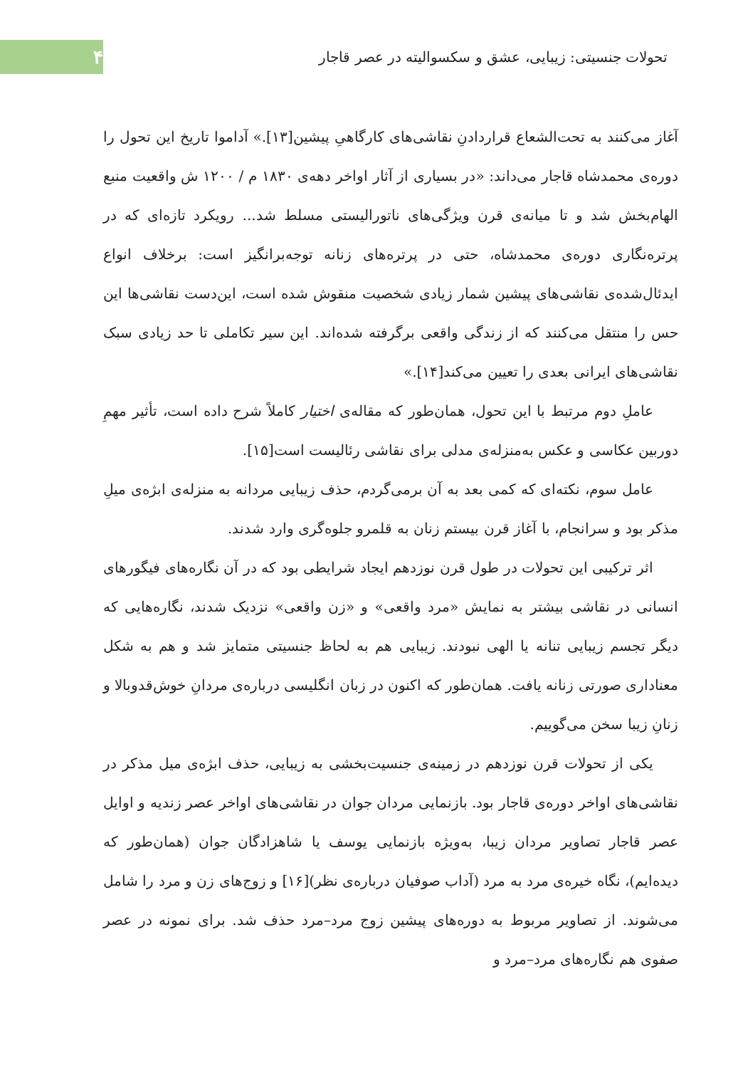۴
تحولات جنسیتی: زیبایی، عشق و سکسوالیته در عصر قاجار
آغاز می‌کنند به تحت‌الشعاع قراردادنِ نقاشی‌های کارگاهیِ پیشین[۱۳].» آداموا تاریخ این تحول را دوره‌ی محمدشاه قاجار می‌داند: «در بسیاری از آثار اواخر دهه‌ی ۱۸۳۰ م / ۱۲۰۰ ش واقعیت منبع الهام‌بخش شد و تا میانه‌ی قرن ویژگی‌های ناتورالیستی مسلط شد... رویکرد تازه‌ای که در پرتره‌نگاری دوره‌ی محمدشاه، حتی در پرتره‌های زنانه توجه‌برانگیز است: برخلاف انواع ایدئال‌شده‌ی نقاشی‌های پیشین شمار زیادی شخصیت منقوش شده است، این‌دست نقاشی‌ها این حس را منتقل می‌کنند که از زندگی واقعی برگرفته شده‌اند. این سیر تکاملی تا حد زیادی سبک نقاشی‌های ایرانی بعدی را تعیین می‌کند[۱۴].»
عاملِ دوم مرتبط با این تحول، همان‌طور که مقاله‌ی اختیار کاملاً شرح داده است، تأثیر مهمِ دوربین عکاسی و عکس به‌منزله‌ی مدلی برای نقاشی رئالیست است[۱۵].
عامل سوم، نکته‌ای که کمی بعد به آن برمی‌گردم، حذف زیبایی مردانه به منزله‌ی ابژه‌ی میلِ مذکر بود و سرانجام، با آغاز قرن بیستم زنان به قلمرو جلوه‌گری وارد شدند.
اثر ترکیبی این تحولات در طول قرن نوزدهم ایجاد شرایطی بود که در آن نگاره‌های فیگورهای انسانی در نقاشی بیشتر به نمایش «مرد واقعی» و «زن واقعی» نزدیک شدند، نگاره‌هایی که دیگر تجسم زیبایی تنانه یا الهی نبودند. زیبایی هم به لحاظ جنسیتی متمایز شد و هم به شکل معناداری صورتی زنانه یافت. همان‌طور که اکنون در زبان انگلیسی درباره‌ی مردانِ خوش‌قدوبالا و زنانِ زیبا سخن می‌گوییم.
یکی از تحولات قرن نوزدهم در زمینه‌ی جنسیت‌بخشی به زیبایی، حذف ابژه‌ی میل مذکر در نقاشی‌های اواخر دوره‌ی قاجار بود. بازنمایی مردان جوان در نقاشی‌های اواخر عصر زندیه و اوایل عصر قاجار تصاویر مردان زیبا، به‌ویژه بازنمایی یوسف یا شاهزادگان جوان (همان‌طور که دیده‌ایم)، نگاه خیره‌ی مرد به مرد (آداب صوفیان درباره‌ی نظر)[۱۶] و زوج‌های زن و مرد را شامل می‌شوند. از تصاویر مربوط به دوره‌های پیشین زوج مرد–مرد حذف شد. برای نمونه در عصر صفوی هم نگاره‌های مرد–مرد و